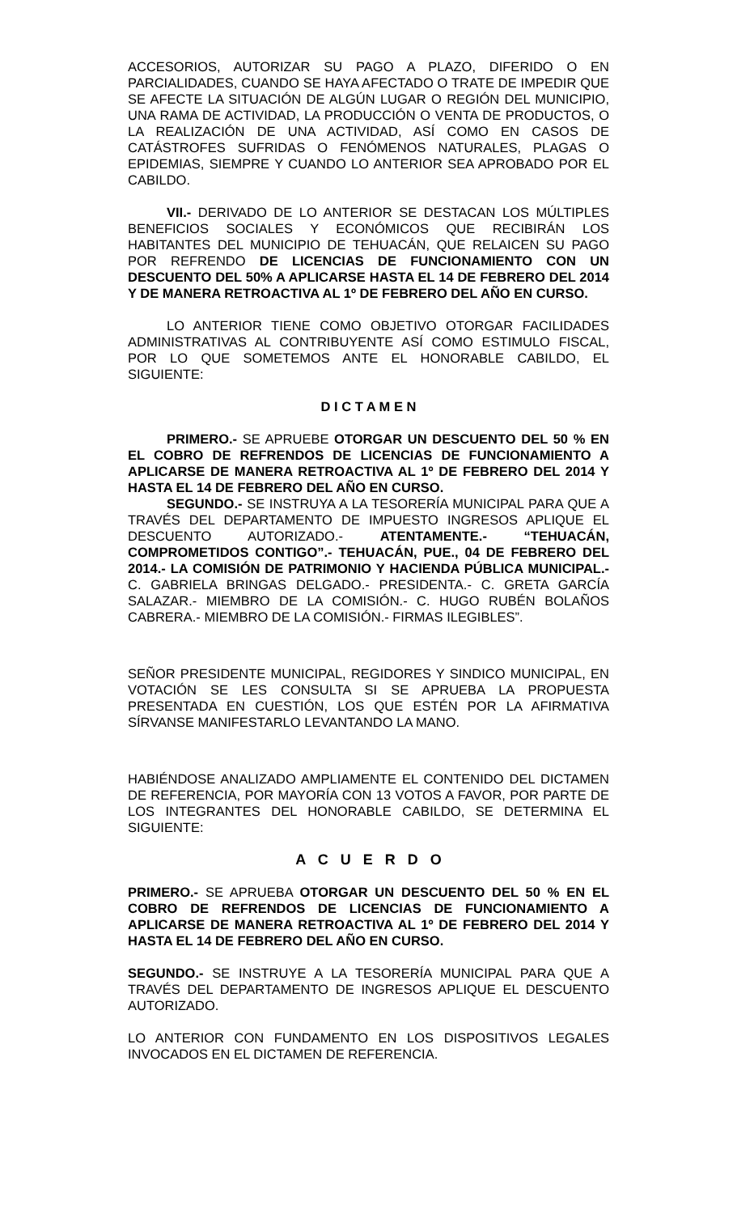ACCESORIOS, AUTORIZAR SU PAGO A PLAZO, DIFERIDO O EN PARCIALIDADES, CUANDO SE HAYA AFECTADO O TRATE DE IMPEDIR QUE SE AFECTE LA SITUACIÓN DE ALGÚN LUGAR O REGIÓN DEL MUNICIPIO, UNA RAMA DE ACTIVIDAD, LA PRODUCCIÓN O VENTA DE PRODUCTOS, O LA REALIZACIÓN DE UNA ACTIVIDAD, ASÍ COMO EN CASOS DE CATÁSTROFES SUFRIDAS O FENÓMENOS NATURALES, PLAGAS O EPIDEMIAS, SIEMPRE Y CUANDO LO ANTERIOR SEA APROBADO POR EL CABILDO.
VII.- DERIVADO DE LO ANTERIOR SE DESTACAN LOS MÚLTIPLES BENEFICIOS SOCIALES Y ECONÓMICOS QUE RECIBIRÁN LOS HABITANTES DEL MUNICIPIO DE TEHUACÁN, QUE RELAICEN SU PAGO POR REFRENDO DE LICENCIAS DE FUNCIONAMIENTO CON UN DESCUENTO DEL 50% A APLICARSE HASTA EL 14 DE FEBRERO DEL 2014 Y DE MANERA RETROACTIVA AL 1º DE FEBRERO DEL AÑO EN CURSO.
LO ANTERIOR TIENE COMO OBJETIVO OTORGAR FACILIDADES ADMINISTRATIVAS AL CONTRIBUYENTE ASÍ COMO ESTIMULO FISCAL, POR LO QUE SOMETEMOS ANTE EL HONORABLE CABILDO, EL SIGUIENTE:
D I C T A M E N
PRIMERO.- SE APRUEBE OTORGAR UN DESCUENTO DEL 50 % EN EL COBRO DE REFRENDOS DE LICENCIAS DE FUNCIONAMIENTO A APLICARSE DE MANERA RETROACTIVA AL 1º DE FEBRERO DEL 2014 Y HASTA EL 14 DE FEBRERO DEL AÑO EN CURSO.
SEGUNDO.- SE INSTRUYA A LA TESORERÍA MUNICIPAL PARA QUE A TRAVÉS DEL DEPARTAMENTO DE IMPUESTO INGRESOS APLIQUE EL DESCUENTO AUTORIZADO.- ATENTAMENTE.- “TEHUACÁN, COMPROMETIDOS CONTIGO”.- TEHUACÁN, PUE., 04 DE FEBRERO DEL 2014.- LA COMISIÓN DE PATRIMONIO Y HACIENDA PÚBLICA MUNICIPAL.- C. GABRIELA BRINGAS DELGADO.- PRESIDENTA.- C. GRETA GARCÍA SALAZAR.- MIEMBRO DE LA COMISIÓN.- C. HUGO RUBÉN BOLAÑOS CABRERA.- MIEMBRO DE LA COMISIÓN.- FIRMAS ILEGIBLES”.
SEÑOR PRESIDENTE MUNICIPAL, REGIDORES Y SINDICO MUNICIPAL, EN VOTACIÓN SE LES CONSULTA SI SE APRUEBA LA PROPUESTA PRESENTADA EN CUESTIÓN, LOS QUE ESTÉN POR LA AFIRMATIVA SÍRVANSE MANIFESTARLO LEVANTANDO LA MANO.
HABIÉNDOSE ANALIZADO AMPLIAMENTE EL CONTENIDO DEL DICTAMEN DE REFERENCIA, POR MAYORÍA CON 13 VOTOS A FAVOR, POR PARTE DE LOS INTEGRANTES DEL HONORABLE CABILDO, SE DETERMINA EL SIGUIENTE:
A C U E R D O
PRIMERO.- SE APRUEBA OTORGAR UN DESCUENTO DEL 50 % EN EL COBRO DE REFRENDOS DE LICENCIAS DE FUNCIONAMIENTO A APLICARSE DE MANERA RETROACTIVA AL 1º DE FEBRERO DEL 2014 Y HASTA EL 14 DE FEBRERO DEL AÑO EN CURSO.
SEGUNDO.- SE INSTRUYE A LA TESORERÍA MUNICIPAL PARA QUE A TRAVÉS DEL DEPARTAMENTO DE INGRESOS APLIQUE EL DESCUENTO AUTORIZADO.
LO ANTERIOR CON FUNDAMENTO EN LOS DISPOSITIVOS LEGALES INVOCADOS EN EL DICTAMEN DE REFERENCIA.